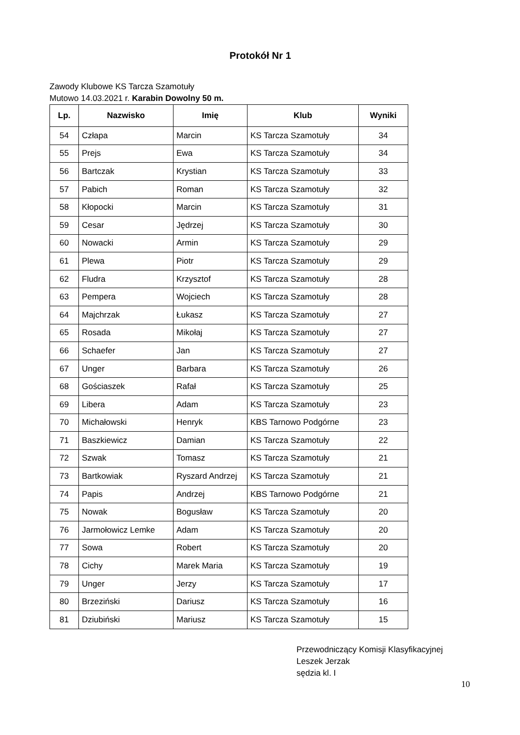Protokół Nr 1
Zawody Klubowe KS Tarcza Szamotuły
Mutowo 14.03.2021 r. Karabin Dowolny 50 m.
| Lp. | Nazwisko | Imię | Klub | Wyniki |
| --- | --- | --- | --- | --- |
| 54 | Człapa | Marcin | KS Tarcza Szamotuły | 34 |
| 55 | Prejs | Ewa | KS Tarcza Szamotuły | 34 |
| 56 | Bartczak | Krystian | KS Tarcza Szamotuły | 33 |
| 57 | Pabich | Roman | KS Tarcza Szamotuły | 32 |
| 58 | Kłopocki | Marcin | KS Tarcza Szamotuły | 31 |
| 59 | Cesar | Jędrzej | KS Tarcza Szamotuły | 30 |
| 60 | Nowacki | Armin | KS Tarcza Szamotuły | 29 |
| 61 | Plewa | Piotr | KS Tarcza Szamotuły | 29 |
| 62 | Fludra | Krzysztof | KS Tarcza Szamotuły | 28 |
| 63 | Pempera | Wojciech | KS Tarcza Szamotuły | 28 |
| 64 | Majchrzak | Łukasz | KS Tarcza Szamotuły | 27 |
| 65 | Rosada | Mikołaj | KS Tarcza Szamotuły | 27 |
| 66 | Schaefer | Jan | KS Tarcza Szamotuły | 27 |
| 67 | Unger | Barbara | KS Tarcza Szamotuły | 26 |
| 68 | Gościaszek | Rafał | KS Tarcza Szamotuły | 25 |
| 69 | Libera | Adam | KS Tarcza Szamotuły | 23 |
| 70 | Michałowski | Henryk | KBS Tarnowo Podgórne | 23 |
| 71 | Baszkiewicz | Damian | KS Tarcza Szamotuły | 22 |
| 72 | Szwak | Tomasz | KS Tarcza Szamotuły | 21 |
| 73 | Bartkowiak | Ryszard Andrzej | KS Tarcza Szamotuły | 21 |
| 74 | Papis | Andrzej | KBS Tarnowo Podgórne | 21 |
| 75 | Nowak | Bogusław | KS Tarcza Szamotuły | 20 |
| 76 | Jarmołowicz Lemke | Adam | KS Tarcza Szamotuły | 20 |
| 77 | Sowa | Robert | KS Tarcza Szamotuły | 20 |
| 78 | Cichy | Marek Maria | KS Tarcza Szamotuły | 19 |
| 79 | Unger | Jerzy | KS Tarcza Szamotuły | 17 |
| 80 | Brzeziński | Dariusz | KS Tarcza Szamotuły | 16 |
| 81 | Dziubiński | Mariusz | KS Tarcza Szamotuły | 15 |
Przewodniczący Komisji Klasyfikacyjnej
Leszek Jerzak
sędzia kl. I
10